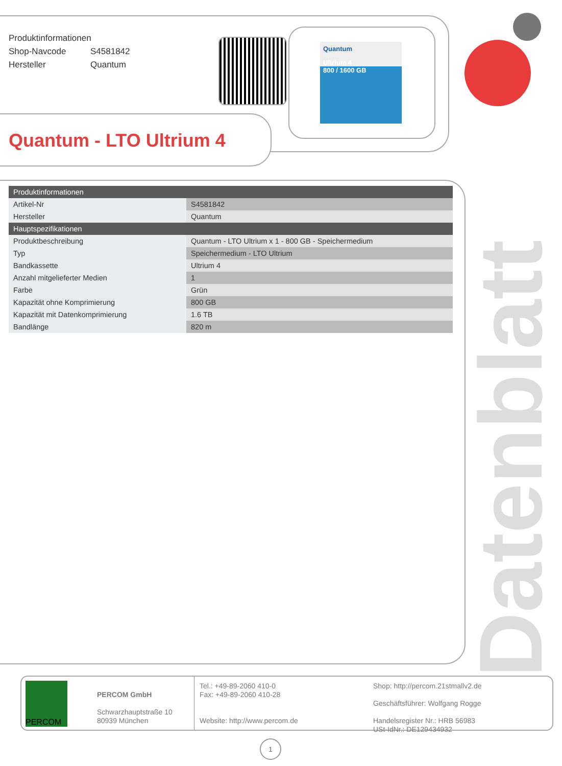Produktinformationen
Shop-Navcode S4581842
Hersteller Quantum
Quantum
Ultrium 4
800 / 1600 GB
Quantum - LTO Ultrium 4
| Produktinformationen | |
| --- | --- |
| Artikel-Nr | S4581842 |
| Hersteller | Quantum |
| Hauptspezifikationen | |
| Produktbeschreibung | Quantum - LTO Ultrium x 1 - 800 GB - Speichermedium |
| Typ | Speichermedium - LTO Ultrium |
| Bandkassette | Ultrium 4 |
| Anzahl mitgelieferter Medien | 1 |
| Farbe | Grün |
| Kapazität ohne Komprimierung | 800 GB |
| Kapazität mit Datenkomprimierung | 1.6 TB |
| Bandlänge | 820 m |
Datenblatt
PERCOM
PERCOM GmbH
Schwarzhauptstraße 10
80939 München
Tel.: +49-89-2060 410-0
Fax: +49-89-2060 410-28
Website: http://www.percom.de
Shop: http://percom.21stmallv2.de
Geschäftsführer: Wolfgang Rogge
Handelsregister Nr.: HRB 56983
USt-IdNr.: DE129434932
1